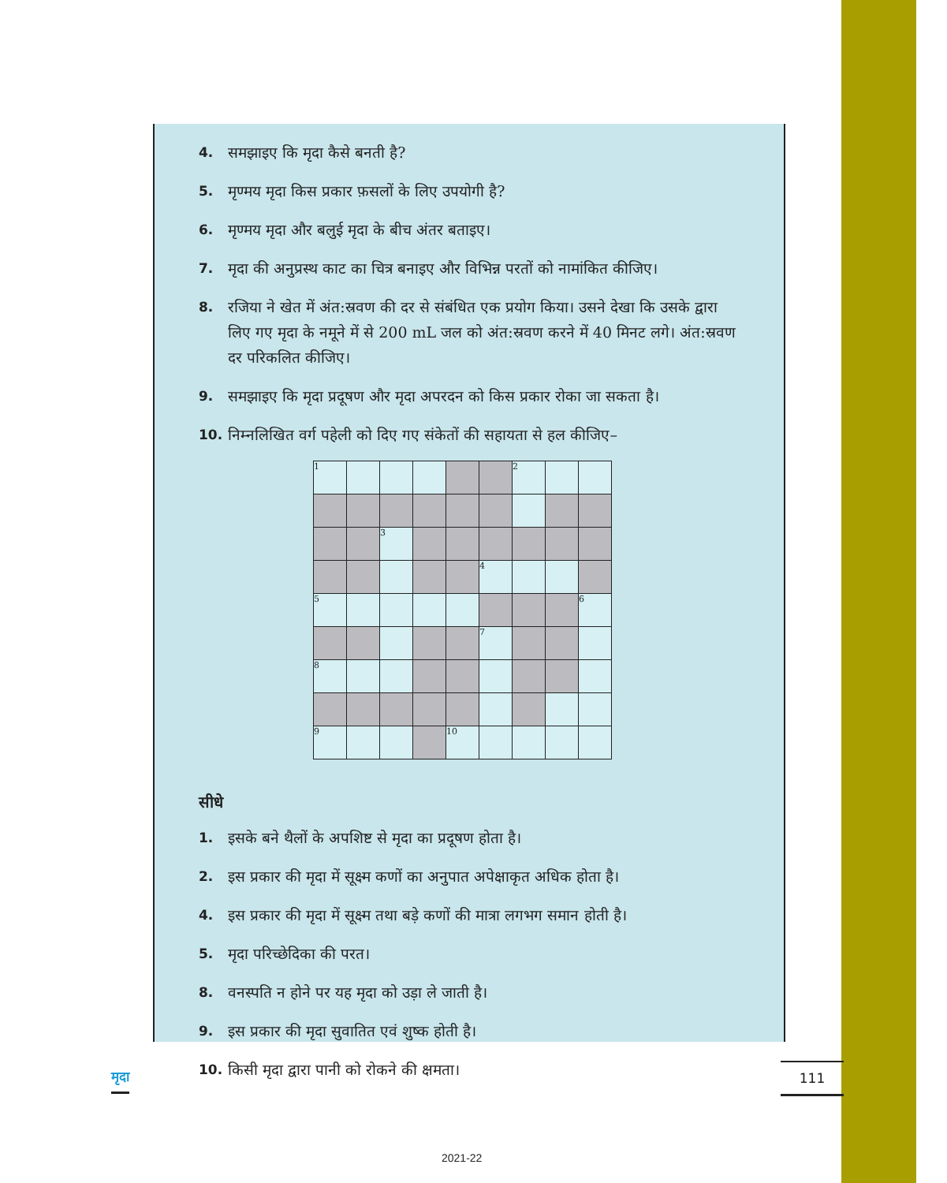4. समझाइए कि मृदा कैसे बनती है?
5. मृण्मय मृदा किस प्रकार फ़सलों के लिए उपयोगी है?
6. मृण्मय मृदा और बलुई मृदा के बीच अंतर बताइए।
7. मृदा की अनुप्रस्थ काट का चित्र बनाइए और विभिन्न परतों को नामांकित कीजिए।
8. रजिया ने खेत में अंत:स्रवण की दर से संबंधित एक प्रयोग किया। उसने देखा कि उसके द्वारा लिए गए मृदा के नमूने में से 200 mL जल को अंत:स्रवण करने में 40 मिनट लगे। अंत:स्रवण दर परिकलित कीजिए।
9. समझाइए कि मृदा प्रदूषण और मृदा अपरदन को किस प्रकार रोका जा सकता है।
10. निम्नलिखित वर्ग पहेली को दिए गए संकेतों की सहायता से हल कीजिए–
| 1 | | | | | | 2 | | |
| | | 3 | | | | | | |
| | | | | | 4 | | | |
| 5 | | | | | | | | 6 |
| | | | | | 7 | | | |
| 8 | | | | | | | | |
| 9 | | | | 10 | | | | |
सीधे
1. इसके बने थैलों के अपशिष्ट से मृदा का प्रदूषण होता है।
2. इस प्रकार की मृदा में सूक्ष्म कणों का अनुपात अपेक्षाकृत अधिक होता है।
4. इस प्रकार की मृदा में सूक्ष्म तथा बड़े कणों की मात्रा लगभग समान होती है।
5. मृदा परिच्छेदिका की परत।
8. वनस्पति न होने पर यह मृदा को उड़ा ले जाती है।
9. इस प्रकार की मृदा सुवातित एवं शुष्क होती है।
10. किसी मृदा द्वारा पानी को रोकने की क्षमता।
मृदा 111
2021-22